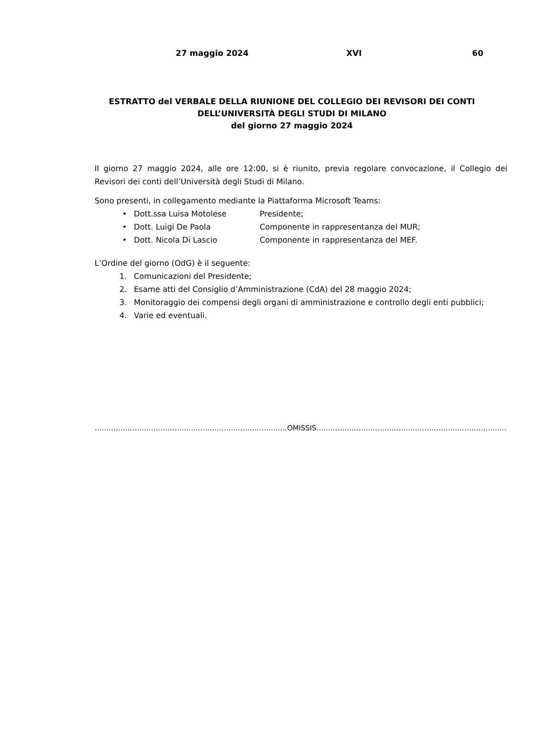27 maggio 2024 XVI 60
ESTRATTO del VERBALE DELLA RIUNIONE DEL COLLEGIO DEI REVISORI DEI CONTI
DELL’UNIVERSITÀ DEGLI STUDI DI MILANO
del giorno 27 maggio 2024
Il giorno 27 maggio 2024, alle ore 12:00, si è riunito, previa regolare convocazione, il Collegio dei Revisori dei conti dell’Università degli Studi di Milano.
Sono presenti, in collegamento mediante la Piattaforma Microsoft Teams:
• Dott.ssa Luisa Motolese Presidente;
• Dott. Luigi De Paola Componente in rappresentanza del MUR;
• Dott. Nicola Di Lascio Componente in rappresentanza del MEF.
L’Ordine del giorno (OdG) è il seguente:
1. Comunicazioni del Presidente;
2. Esame atti del Consiglio d’Amministrazione (CdA) del 28 maggio 2024;
3. Monitoraggio dei compensi degli organi di amministrazione e controllo degli enti pubblici;
4. Varie ed eventuali.
……………………………………………………………………….OMISSIS…………………………………………………………………………………